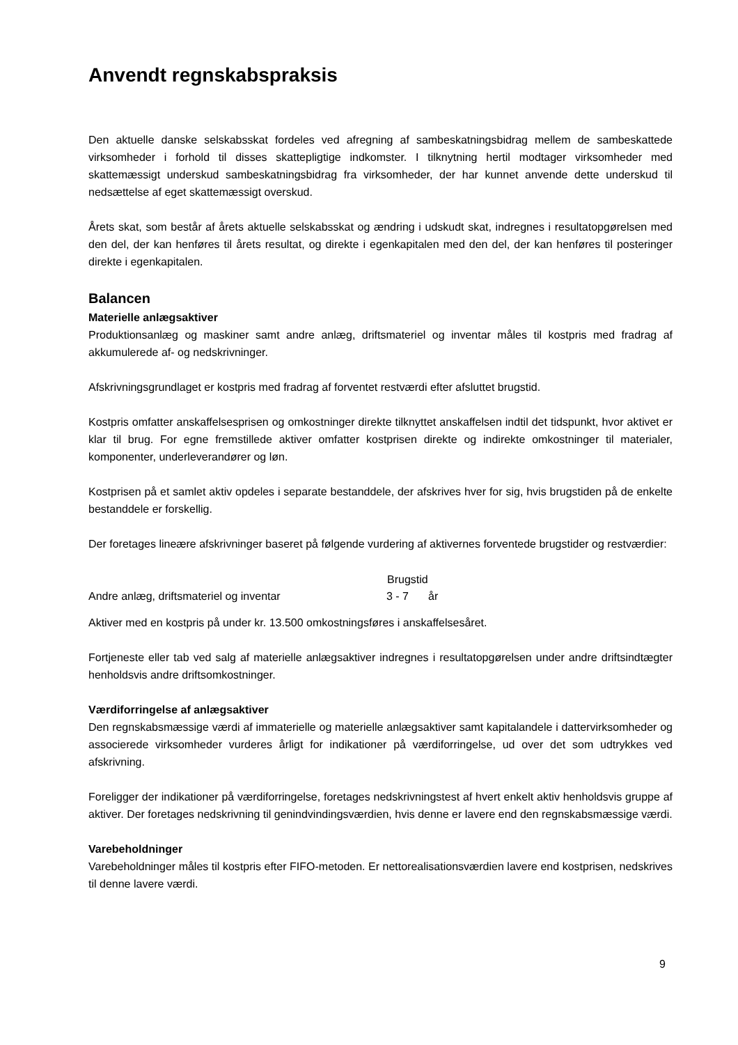Anvendt regnskabspraksis
Den aktuelle danske selskabsskat fordeles ved afregning af sambeskatningsbidrag mellem de sambeskattede virksomheder i forhold til disses skattepligtige indkomster. I tilknytning hertil modtager virksomheder med skattemæssigt underskud sambeskatningsbidrag fra virksomheder, der har kunnet anvende dette underskud til nedsættelse af eget skattemæssigt overskud.
Årets skat, som består af årets aktuelle selskabsskat og ændring i udskudt skat, indregnes i resultatopgørelsen med den del, der kan henføres til årets resultat, og direkte i egenkapitalen med den del, der kan henføres til posteringer direkte i egenkapitalen.
Balancen
Materielle anlægsaktiver
Produktionsanlæg og maskiner samt andre anlæg, driftsmateriel og inventar måles til kostpris med fradrag af akkumulerede af- og nedskrivninger.
Afskrivningsgrundlaget er kostpris med fradrag af forventet restværdi efter afsluttet brugstid.
Kostpris omfatter anskaffelsesprisen og omkostninger direkte tilknyttet anskaffelsen indtil det tidspunkt, hvor aktivet er klar til brug. For egne fremstillede aktiver omfatter kostprisen direkte og indirekte omkostninger til materialer, komponenter, underleverandører og løn.
Kostprisen på et samlet aktiv opdeles i separate bestanddele, der afskrives hver for sig, hvis brugstiden på de enkelte bestanddele er forskellig.
Der foretages lineære afskrivninger baseret på følgende vurdering af aktivernes forventede brugstider og restværdier:
| | Brugstid | |
| Andre anlæg, driftsmateriel og inventar | 3 - 7 | år |
Aktiver med en kostpris på under kr. 13.500 omkostningsføres i anskaffelsesåret.
Fortjeneste eller tab ved salg af materielle anlægsaktiver indregnes i resultatopgørelsen under andre driftsindtægter henholdsvis andre driftsomkostninger.
Værdiforringelse af anlægsaktiver
Den regnskabsmæssige værdi af immaterielle og materielle anlægsaktiver samt kapitalandele i dattervirksomheder og associerede virksomheder vurderes årligt for indikationer på værdiforringelse, ud over det som udtrykkes ved afskrivning.
Foreligger der indikationer på værdiforringelse, foretages nedskrivningstest af hvert enkelt aktiv henholdsvis gruppe af aktiver. Der foretages nedskrivning til genindvindingsværdien, hvis denne er lavere end den regnskabsmæssige værdi.
Varebeholdninger
Varebeholdninger måles til kostpris efter FIFO-metoden. Er nettorealisationsværdien lavere end kostprisen, nedskrives til denne lavere værdi.
9